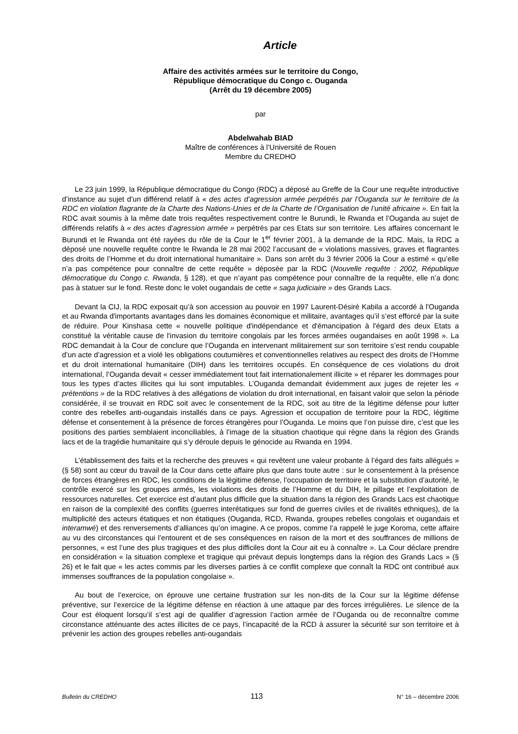Article
Affaire des activités armées sur le territoire du Congo,
République démocratique du Congo c. Ouganda
(Arrêt du 19 décembre 2005)
par
Abdelwahab BIAD
Maître de conférences à l’Université de Rouen
Membre du CREDHO
Le 23 juin 1999, la République démocratique du Congo (RDC) a déposé au Greffe de la Cour une requête introductive d’instance au sujet d’un différend relatif à « des actes d’agression armée perpétrés par l’Ouganda sur le territoire de la RDC en violation flagrante de la Charte des Nations-Unies et de la Charte de l’Organisation de l’unité africaine ». En fait la RDC avait soumis à la même date trois requêtes respectivement contre le Burundi, le Rwanda et l’Ouganda au sujet de différends relatifs à « des actes d'agression armée » perpétrés par ces Etats sur son territoire. Les affaires concernant le Burundi et le Rwanda ont été rayées du rôle de la Cour le 1<sup>er</sup> février 2001, à la demande de la RDC. Mais, la RDC a déposé une nouvelle requête contre le Rwanda le 28 mai 2002 l’accusant de « violations massives, graves et flagrantes des droits de l’Homme et du droit international humanitaire ». Dans son arrêt du 3 février 2006 la Cour a estimé « qu’elle n’a pas compétence pour connaître de cette requête » déposée par la RDC (Nouvelle requête : 2002, République démocratique du Congo c. Rwanda, § 128), et que n’ayant pas compétence pour connaître de la requête, elle n’a donc pas à statuer sur le fond. Reste donc le volet ougandais de cette « saga judiciaire » des Grands Lacs.
Devant la CIJ, la RDC exposait qu’à son accession au pouvoir en 1997 Laurent-Désiré Kabila a accordé à l'Ouganda et au Rwanda d'importants avantages dans les domaines économique et militaire, avantages qu’il s’est efforcé par la suite de réduire. Pour Kinshasa cette « nouvelle politique d'indépendance et d'émancipation à l'égard des deux Etats a constitué la véritable cause de l'invasion du territoire congolais par les forces armées ougandaises en août 1998 ». La RDC demandait à la Cour de conclure que l’Ouganda en intervenant militairement sur son territoire s’est rendu coupable d’un acte d’agression et a violé les obligations coutumières et conventionnelles relatives au respect des droits de l’Homme et du droit international humanitaire (DIH) dans les territoires occupés. En conséquence de ces violations du droit international, l’Ouganda devait « cesser immédiatement tout fait internationalement illicite » et réparer les dommages pour tous les types d’actes illicites qui lui sont imputables. L’Ouganda demandait évidemment aux juges de rejeter les « prétentions » de la RDC relatives à des allégations de violation du droit international, en faisant valoir que selon la période considérée, il se trouvait en RDC soit avec le consentement de la RDC, soit au titre de la légitime défense pour lutter contre des rebelles anti-ougandais installés dans ce pays. Agression et occupation de territoire pour la RDC, légitime défense et consentement à la présence de forces étrangères pour l’Ouganda. Le moins que l’on puisse dire, c’est que les positions des parties semblaient inconciliables, à l’image de la situation chaotique qui règne dans la région des Grands lacs et de la tragédie humanitaire qui s’y déroule depuis le génocide au Rwanda en 1994.
L’établissement des faits et la recherche des preuves « qui revêtent une valeur probante à l’égard des faits allégués » (§ 58) sont au cœur du travail de la Cour dans cette affaire plus que dans toute autre : sur le consentement à la présence de forces étrangères en RDC, les conditions de la légitime défense, l’occupation de territoire et la substitution d’autorité, le contrôle exercé sur les groupes armés, les violations des droits de l’Homme et du DIH, le pillage et l’exploitation de ressources naturelles. Cet exercice est d’autant plus difficile que la situation dans la région des Grands Lacs est chaotique en raison de la complexité des conflits (guerres interétatiques sur fond de guerres civiles et de rivalités ethniques), de la multiplicité des acteurs étatiques et non étatiques (Ouganda, RCD, Rwanda, groupes rebelles congolais et ougandais et interamwé) et des renversements d’alliances qu’on imagine. A ce propos, comme l’a rappelé le juge Koroma, cette affaire au vu des circonstances qui l’entourent et de ses conséquences en raison de la mort et des souffrances de millions de personnes, « est l’une des plus tragiques et des plus difficiles dont la Cour ait eu à connaître ». La Cour déclare prendre en considération « la situation complexe et tragique qui prévaut depuis longtemps dans la région des Grands Lacs » (§ 26) et le fait que « les actes commis par les diverses parties à ce conflit complexe que connaît la RDC ont contribué aux immenses souffrances de la population congolaise ».
Au bout de l’exercice, on éprouve une certaine frustration sur les non-dits de la Cour sur la légitime défense préventive, sur l’exercice de la légitime défense en réaction à une attaque par des forces irrégulières. Le silence de la Cour est éloquent lorsqu’il s’est agi de qualifier d’agression l’action armée de l’Ouganda ou de reconnaître comme circonstance atténuante des actes illicites de ce pays, l’incapacité de la RCD à assurer la sécurité sur son territoire et à prévenir les action des groupes rebelles anti-ougandais
Bulletin du CREDHO 113 N° 16 – décembre 2006